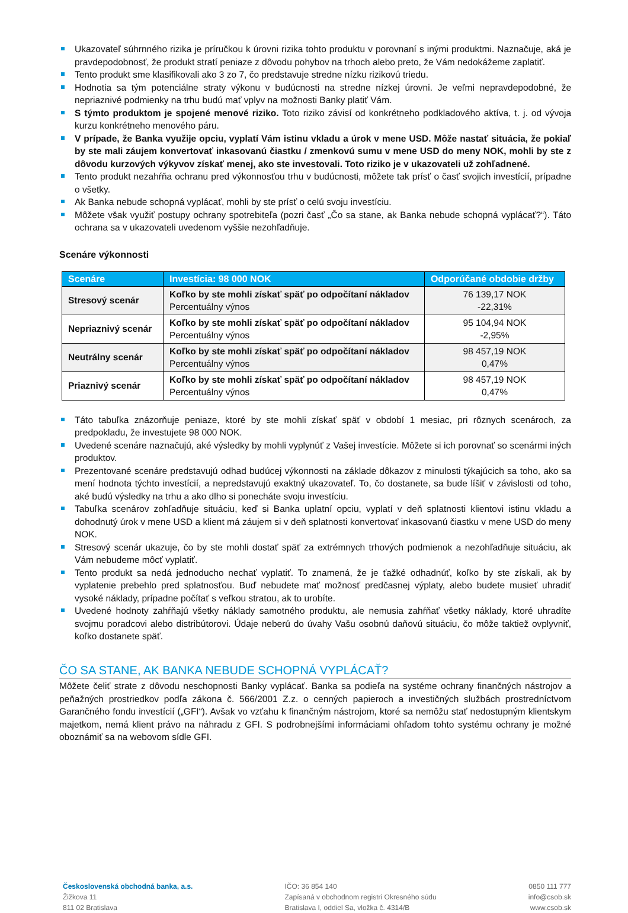Ukazovateľ súhrnného rizika je príručkou k úrovni rizika tohto produktu v porovnaní s inými produktmi. Naznačuje, aká je pravdepodobnosť, že produkt stratí peniaze z dôvodu pohybov na trhoch alebo preto, že Vám nedokážeme zaplatiť.
Tento produkt sme klasifikovali ako 3 zo 7, čo predstavuje stredne nízku rizikovú triedu.
Hodnotia sa tým potenciálne straty výkonu v budúcnosti na stredne nízkej úrovni. Je veľmi nepravdepodobné, že nepriaznivé podmienky na trhu budú mať vplyv na možnosti Banky platiť Vám.
S týmto produktom je spojené menové riziko. Toto riziko závisí od konkrétneho podkladového aktíva, t. j. od vývoja kurzu konkrétneho menového páru.
V prípade, že Banka využije opciu, vyplatí Vám istinu vkladu a úrok v mene USD. Môže nastať situácia, že pokiaľ by ste mali záujem konvertovať inkasovanú čiastku / zmenkovú sumu v mene USD do meny NOK, mohli by ste z dôvodu kurzových výkyvov získať menej, ako ste investovali. Toto riziko je v ukazovateli už zohľadnené.
Tento produkt nezahŕňa ochranu pred výkonnosťou trhu v budúcnosti, môžete tak prísť o časť svojich investícií, prípadne o všetky.
Ak Banka nebude schopná vyplácať, mohli by ste prísť o celú svoju investíciu.
Môžete však využiť postupy ochrany spotrebiteľa (pozri časť „Čo sa stane, ak Banka nebude schopná vyplácať?“). Táto ochrana sa v ukazovateli uvedenom vyššie nezohľadňuje.
Scenáre výkonnosti
| Scenáre | Investícia: 98 000 NOK | Odporúčané obdobie držby |
| --- | --- | --- |
| Stresový scenár | Koľko by ste mohli získať späť po odpočítaní nákladov Percentuálny výnos | 76 139,17 NOK -22,31% |
| Nepriaznivý scenár | Koľko by ste mohli získať späť po odpočítaní nákladov Percentuálny výnos | 95 104,94 NOK -2,95% |
| Neutrálny scenár | Koľko by ste mohli získať späť po odpočítaní nákladov Percentuálny výnos | 98 457,19 NOK 0,47% |
| Priaznivý scenár | Koľko by ste mohli získať späť po odpočítaní nákladov Percentuálny výnos | 98 457,19 NOK 0,47% |
Táto tabuľka znázorňuje peniaze, ktoré by ste mohli získať späť v období 1 mesiac, pri rôznych scenároch, za predpokladu, že investujete 98 000 NOK.
Uvedené scenáre naznačujú, aké výsledky by mohli vyplynúť z Vašej investície. Môžete si ich porovnať so scenármi iných produktov.
Prezentované scenáre predstavujú odhad budúcej výkonnosti na základe dôkazov z minulosti týkajúcich sa toho, ako sa mení hodnota týchto investícií, a nepredstavujú exaktný ukazovateľ. To, čo dostanete, sa bude líšiť v závislosti od toho, aké budú výsledky na trhu a ako dlho si ponecháte svoju investíciu.
Tabuľka scenárov zohľadňuje situáciu, keď si Banka uplatní opciu, vyplatí v deň splatnosti klientovi istinu vkladu a dohodnutý úrok v mene USD a klient má záujem si v deň splatnosti konvertovať inkasovanú čiastku v mene USD do meny NOK.
Stresový scenár ukazuje, čo by ste mohli dostať späť za extrémnych trhových podmienok a nezohľadňuje situáciu, ak Vám nebudeme môcť vyplatiť.
Tento produkt sa nedá jednoducho nechať vyplatiť. To znamená, že je ťažké odhadnúť, koľko by ste získali, ak by vyplatenie prebehlo pred splatnosťou. Buď nebudete mať možnosť predčasnej výplaty, alebo budete musieť uhradiť vysoké náklady, prípadne počítať s veľkou stratou, ak to urobíte.
Uvedené hodnoty zahŕňajú všetky náklady samotného produktu, ale nemusia zahŕňať všetky náklady, ktoré uhradíte svojmu poradcovi alebo distribútorovi. Údaje neberú do úvahy Vašu osobnú daňovú situáciu, čo môže taktiež ovplyvniť, koľko dostanete späť.
ČO SA STANE, AK BANKA NEBUDE SCHOPNÁ VYPLÁCAŤ?
Môžete čeliť strate z dôvodu neschopnosti Banky vyplácať. Banka sa podieľa na systéme ochrany finančných nástrojov a peňažných prostriedkov podľa zákona č. 566/2001 Z.z. o cenných papieroch a investičných službách prostredníctvom Garančného fondu investícií („GFI“). Avšak vo vzťahu k finančným nástrojom, ktoré sa nemôžu stať nedostupným klientskym majetkom, nemá klient právo na náhradu z GFI. S podrobnejšími informáciami ohľadom tohto systému ochrany je možné oboznámiť sa na webovom sídle GFI.
Československá obchodná banka, a.s.
Žižkova 11
811 02 Bratislava
IČO: 36 854 140
Zapísaná v obchodnom registri Okresného súdu
Bratislava I, oddiel Sa, vložka č. 4314/B
0850 111 777
info@csob.sk
www.csob.sk